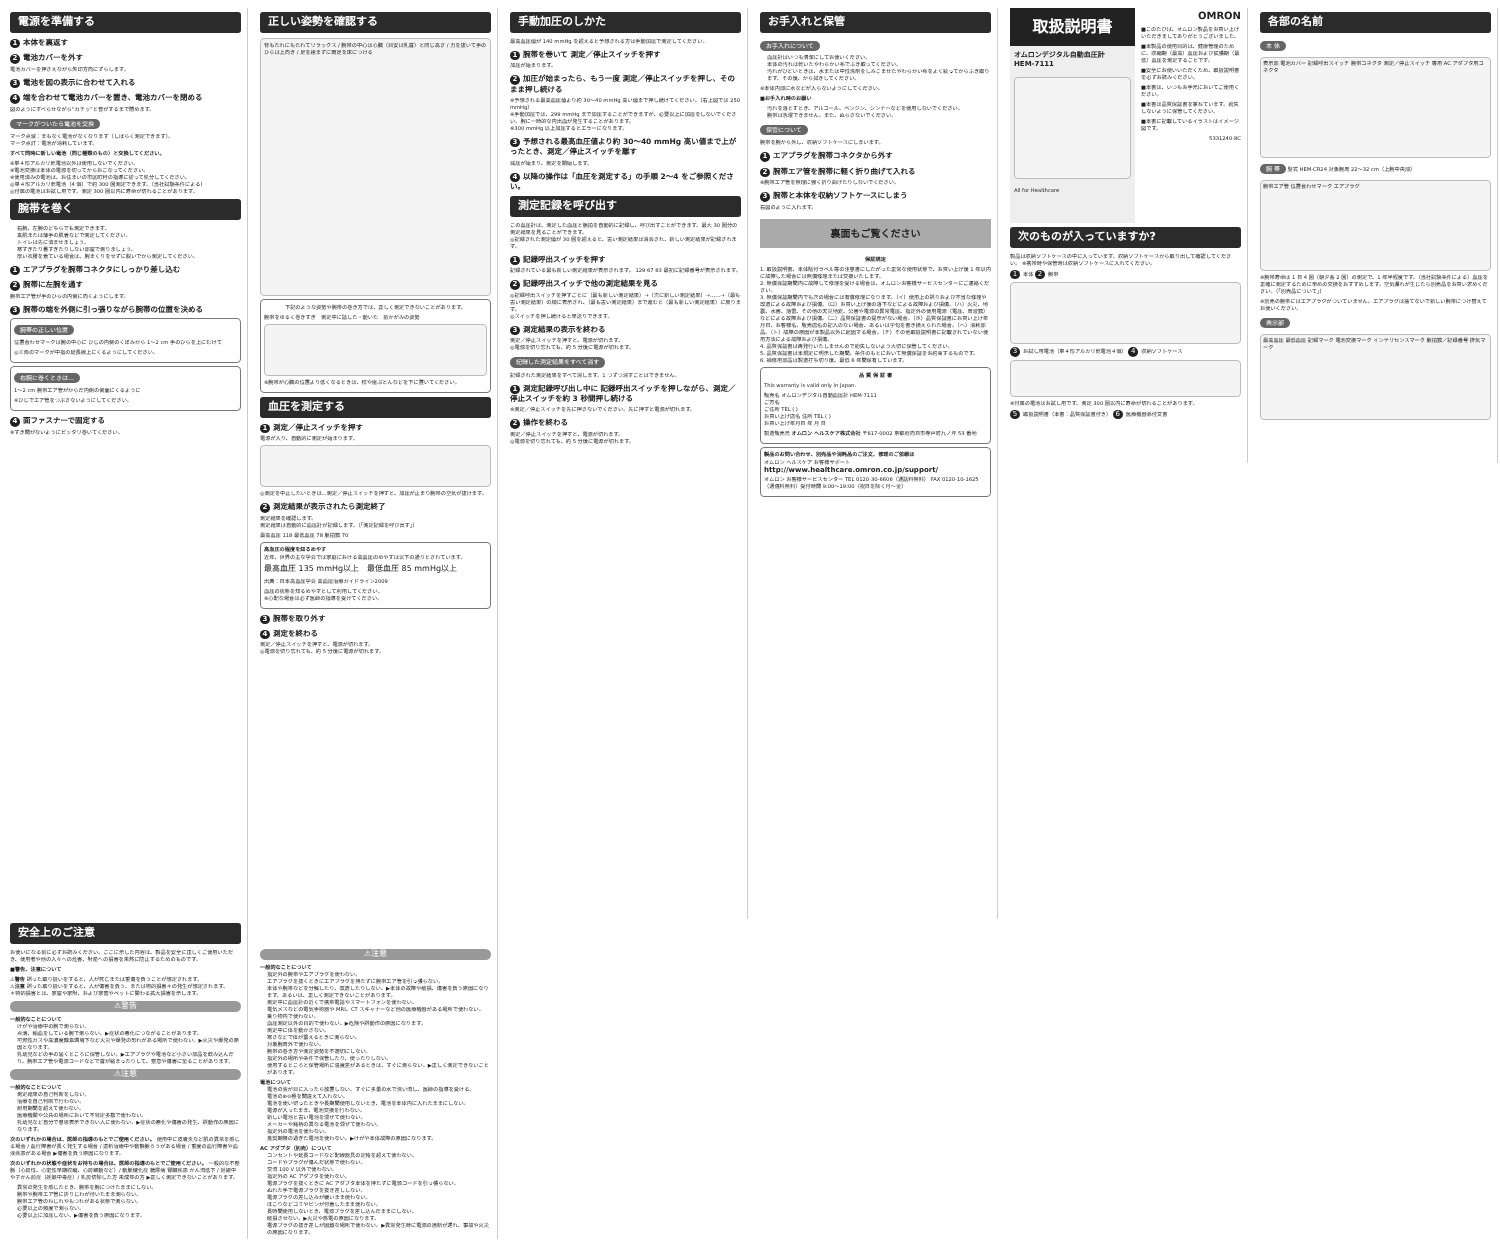取扱説明書
オムロンデジタル自動血圧計
HEM-7111
All for Healthcare
OMRON
■このたびは、オムロン製品をお買い上げいただきましてありがとうございました。
■本製品の使用目的は、健康管理のために、収縮期（最高）血圧および拡張期（最低）血圧を測定することです。
■安全にお使いいただくため、取扱説明書を必ずお読みください。
■本書は、いつもお手元においてご使用ください。
■本書は品質保証書を兼ねています。紛失しないように保管してください。
■本書に記載しているイラストはイメージ図です。
5331240-8C
次のものが入っていますか?
製品は収納ソフトケースの中に入っています。収納ソフトケースから取り出して確認してください。 ※携帯時や保管時は収納ソフトケースに入れてください。
1 本体 2 腕帯
3 お試し用電池（単４形アルカリ乾電池４個） 4 収納ソフトケース
※付属の電池はお試し用です。測定 300 回以内に寿命が切れることがあります。
5 取扱説明書（本書：品質保証書付き） 6 医療機器添付文書
各部の名前
本 体
表示部 電池カバー 記録呼出スイッチ 腕帯コネクタ 測定／停止スイッチ 専用 AC アダプタ用コネクタ
腕 帯 型式 HEM-CR24 対象腕周 22〜32 cm（上腕中央部）
腕帯エア管 位置合わせマーク エアプラグ
※腕帯寿命は 1 日 4 回（朝夕各 2 回）の測定で、1 年半程度です。（当社試験条件による）血圧を正確に測定するために早めの交換をおすすめします。空気漏れが生じたら別売品をお買い求めください。（「別売品について」）
※別売の腕帯にはエアプラグがついていません。エアプラグは捨てないで新しい腕帯につけ替えてお使いください。
表示部
最高血圧 最低血圧 記録マーク 電池交換マーク インテリセンスマーク 脈拍数／記録番号 排気マーク
電源を準備する
1 本体を裏返す
2 電池カバーを外す
電池カバーを押さえながら矢印方向にずらします。
3 電池を図の表示に合わせて入れる
4 端を合わせて電池カバーを置き、電池カバーを閉める
図のようにすべらせながら“カチッ”と音がするまで閉めます。
マークがついたら電池を交換
マーク点滅：まもなく電池がなくなります（しばらく測定できます）。
マーク点灯：電池が消耗しています。
すべて同時に新しい電池（同じ種類のもの）と交換してください。
※単４形アルカリ乾電池以外は使用しないでください。
※電池交換は本体の電源を切ってからおこなってください。
※使用済みの電池は、お住まいの市区町村の指導に従って処分してください。
◎単４形アルカリ乾電池（4 個）で約 300 回測定できます。（当社試験条件による）
◎付属の電池はお試し用です。測定 300 回以内に寿命が切れることがあります。
腕帯を巻く
右腕、左腕のどちらでも測定できます。
素肌または薄手の肌着などで測定してください。
トイレは先に済ませましょう。
寒すぎたり暑すぎたりしない部屋で測りましょう。
厚い衣服を着ている場合は、腕まくりをせずに脱いでから測定してください。
1 エアプラグを腕帯コネクタにしっかり差し込む
2 腕帯に左腕を通す
腕帯エア管が手のひらの内側に向くようにします。
3 腕帯の端を外側に引っ張りながら腕帯の位置を決める
腕帯の正しい位置
位置合わせマークは腕の中心に ひじの内側のくぼみから 1〜2 cm 手のひらを上にむけて
◎三角のマークが中指の延長線上にくるようにしてください。
右腕に巻くときは…
1〜2 cm 腕帯エア管がからだ内側の側面にくるように
※ひじでエア管をつぶさないようにしてください。
4 面ファスナーで固定する
※すき間がないようにピッタリ巻いてください。
正しい姿勢を確認する
背もたれにもたれてリラックス / 腕帯の中心は心臓（目安は乳首）と同じ高さ / 力を抜いて手のひらは上向き / 足を組まずに両足を床につける
下記のような姿勢や腕帯の巻き方では、正しく測定できないことがあります。
腕帯をゆるく巻きすぎ　測定中に話した・動いた　前かがみの姿勢
※腕帯が心臓の位置より低くなるときは、枕や座ぶとんなどを下に置いてください。
血圧を測定する
1 測定／停止スイッチを押す
電源が入り、自動的に測定が始まります。
◎測定を中止したいときは…測定／停止スイッチを押すと、加圧が止まり腕帯の空気が抜けます。
2 測定結果が表示されたら測定終了
測定結果を確認します。
測定結果は自動的に血圧計が記録します。（「測定記録を呼び出す」）
最高血圧 118 最低血圧 78 脈拍数 70
高血圧の程度を知るめやす
近年、世界の主な学会では家庭における高血圧のめやすは以下の通りとされています。
最高血圧 135 mmHg以上　最低血圧 85 mmHg以上
出典：日本高血圧学会 高血圧治療ガイドライン2009
血圧の状態を知るめやすとして利用してください。
※心配な場合は必ず医師の指導を受けてください。
3 腕帯を取り外す
4 測定を終わる
測定／停止スイッチを押すと、電源が切れます。
◎電源を切り忘れても、約 5 分後に電源が切れます。
手動加圧のしかた
最高血圧値が 140 mmHg を超えると予想される方は手動加圧で測定してください。
1 腕帯を巻いて 測定／停止スイッチを押す
加圧が始まります。
2 加圧が始まったら、もう一度 測定／停止スイッチを押し、そのまま押し続ける
※予想される最高血圧値より約 30〜40 mmHg 高い値まで押し続けてください。（右上図では 250 mmHg）
※手動加圧では、299 mmHg まで加圧することができますが、必要以上に加圧をしないでください。腕に一時的な内出血が発生することがあります。
※300 mmHg 以上加圧するとエラーになります。
3 予想される最高血圧値より約 30〜40 mmHg 高い値まで上がったとき、測定／停止スイッチを離す
減圧が始まり、測定を開始します。
4 以降の操作は「血圧を測定する」の手順 2〜4 をご参照ください。
測定記録を呼び出す
この血圧計は、測定した血圧と脈拍を自動的に記録し、呼び出すことができます。最大 30 回分の測定結果を見ることができます。
◎記録された測定値が 30 回を超えると、古い測定結果は消去され、新しい測定結果が記録されます。
1 記録呼出スイッチを押す
記録されている最も新しい測定結果が表示されます。 129 67 83 最初に記録番号が表示されます。
2 記録呼出スイッチで他の測定結果を見る
◎記録呼出スイッチを押すごとに（最も新しい測定結果）→（次に新しい測定結果）→……→（最も古い測定結果）の順に表示され、（最も古い測定結果）まで進むと（最も新しい測定結果）に戻ります。
◎スイッチを押し続けると早送りできます。
3 測定結果の表示を終わる
測定／停止スイッチを押すと、電源が切れます。
◎電源を切り忘れても、約 5 分後に電源が切れます。
記録した測定結果をすべて消す
記録された測定結果をすべて消します。1 つずつ消すことはできません。
1 測定記録呼び出し中に 記録呼出スイッチを押しながら、測定／停止スイッチを約 3 秒間押し続ける
※測定／停止スイッチを先に押さないでください。先に押すと電源が切れます。
2 操作を終わる
測定／停止スイッチを押すと、電源が切れます。
◎電源を切り忘れても、約 5 分後に電源が切れます。
お手入れと保管
お手入れについて
血圧計はいつも清潔にしてお使いください。
本体の汚れは乾いたやわらかい布でふき取ってください。
汚れがひどいときは、水または中性洗剤をしみこませたやわらかい布をよく絞ってからふき取ります。その後、から拭きしてください。
※本体内部に水などが入らないようにしてください。
■お手入れ時のお願い
汚れを落とすとき、アルコール、ベンジン、シンナーなどを使用しないでください。
腕帯は洗濯できません。また、ぬらさないでください。
保管について
腕帯を腕から外し、収納ソフトケースにしまいます。
1 エアプラグを腕帯コネクタから外す
2 腕帯エア管を腕帯に軽く折り曲げて入れる
※腕帯エア管を無理に強く折り曲げたりしないでください。
3 腕帯と本体を収納ソフトケースにしまう
右図のように入れます。
裏面もご覧ください
保証規定
1. 取扱説明書、本体貼付ラベル等の注意書にしたがった正常な使用状態で、お買い上げ後 1 年以内に故障した場合には無償修理または交換いたします。
2. 無償保証期間内に故障して修理を受ける場合は、オムロンお客様サービスセンターにご連絡ください。
3. 無償保証期間内でも次の場合には有償修理になります。（イ）使用上の誤りおよび不当な修理や改造による故障および損傷。（ロ）お買い上げ後の落下などによる故障および損傷。（ハ）火災、地震、水害、落雷、その他の天災地変、公害や電源の異常電圧、指定外の使用電源（電圧、周波数）などによる故障および損傷。（ニ）品質保証書の提示がない場合。（ホ）品質保証書にお買い上げ年月日、お客様名、販売店名の記入のない場合、あるいは字句を書き換えられた場合。（へ）消耗部品。（ト）故障の原因が本製品以外に起因する場合。（チ）その他取扱説明書に記載されていない使用方法による故障および損傷。
4. 品質保証書は再発行いたしませんので紛失しないよう大切に保管してください。
5. 品質保証書は本規定に明示した期間、条件のもとにおいて無償保証をお約束するものです。
6. 補修用部品は製造打ち切り後、最低 6 年間保有しています。
品 質 保 証 書
This warranty is valid only in Japan.
販売名 オムロンデジタル自動血圧計 HEM-7111
ご芳名
ご住所 TEL ( )
お買い上げ店名 住所 TEL ( )
お買い上げ年月日 年 月 日
製造販売元 オムロン ヘルスケア株式会社 〒617-0002 京都府向日市寺戸町九ノ坪 53 番地
製品のお問い合わせ、別売品や消耗品のご注文、修理のご依頼は
オムロン ヘルスケア お客様サポート
http://www.healthcare.omron.co.jp/support/
オムロン お客様サービスセンター TEL 0120-30-6606（通話料無料） FAX 0120-10-1625（通信料無料）受付時間 9:00〜19:00（祝日を除く月〜金）
安全上のご注意
お使いになる前に必ずお読みください。ここに示した内容は、製品を安全に正しくご使用いただき、使用者や他の人々への危害、財産への損害を未然に防止するためのものです。
■警告、注意について
⚠警告 誤った取り扱いをすると、人が死亡または重傷を負うことが想定されます。
⚠注意 誤った取り扱いをすると、人が傷害を負う、または物的損害＊の発生が想定されます。
＊物的損害とは、家屋や家財、および家畜やペットに関わる拡大損害を示します。
⚠警告
一般的なことについて
けがや治療中の腕で測らない。
点滴、輸血をしている腕で測らない。▶症状の悪化につながることがあります。
可燃性ガスや高濃度酸素環境下など火災や爆発の恐れがある場所で使わない。▶火災や爆発の原因となります。
乳幼児などの手の届くところに保管しない。▶エアプラグや電池など小さい部品を飲み込んだり、腕帯エア管や電源コードなどで首が絡まったりして、窒息や傷害に至ることがあります。
⚠注意
一般的なことについて
測定結果の自己判断をしない。
治療を自己判断で行わない。
耐用期間を超えて使わない。
医療機関や公共の場所において不特定多数で使わない。
乳幼児など自分で意思表示できない人に使わない。▶症状の悪化や傷害の発生、誤動作の原因になります。
次のいずれかの場合は、医師の指導のもとでご使用ください。 使用中に皮膚炎など肌の異常を感じる場合 / 血行障害が長く発生する場合 / 透析治療中や動静脈ろうがある場合 / 重度の血行障害や血液疾患がある場合 ▶傷害を負う原因になります。
次のいずれかの状態や症状をお持ちの場合は、医師の指導のもとでご使用ください。 一般的な不整脈（心房性、心室性早期収縮、心房細動など）/ 動脈硬化症 糖尿病 腎臓疾患 かん流低下 / 妊娠中や子かん前症（妊娠中毒症）/ 乳房切除した方 未成年の方 ▶正しく測定できないことがあります。
異常の発生を感じたとき、腕帯を腕につけたままにしない。
腕帯や腕帯エア管に折りじわが付いたまま測らない。
腕帯エア管のねじれやもつれがある状態で測らない。
必要以上の頻度で測らない。
必要以上に加圧しない。▶傷害を負う原因になります。
⚠注意
一般的なことについて
指定外の腕帯やエアプラグを使わない。
エアプラグを抜くときにエアプラグを持たずに腕帯エア管を引っ張らない。
本体や腕帯などを分解したり、改造したりしない。▶本体の故障や破損、傷害を負う原因になります。あるいは、正しく測定できないことがあります。
測定中に血圧計の近くで携帯電話やスマートフォンを使わない。
電気メスなどの電気手術器や MRI、CT スキャナーなど他の医療機器がある場所で使わない。
乗り物内で使わない。
血圧測定以外の目的で使わない。▶危険や誤動作の原因になります。
測定中に体を動かさない。
寒さなどで体が震えるときに測らない。
対象腕周外で使わない。
腕帯の巻き方や測定姿勢を不適切にしない。
指定外の場所や条件で保管したり、使ったりしない。
使用するところと保管場所に温度差があるときは、すぐに測らない。▶正しく測定できないことがあります。
電池について
電池の液が目に入ったら放置しない。すぐに多量の水で洗い流し、医師の指導を受ける。
電池の⊕⊖極を間違えて入れない。
電池を使い切ったときや長期間使用しないとき、電池を本体内に入れたままにしない。
電源が入ったまま、電池交換を行わない。
新しい電池と古い電池を混ぜて使わない。
メーカーや銘柄の異なる電池を混ぜて使わない。
指定外の電池を使わない。
推奨期限の過ぎた電池を使わない。▶けがや本体故障の原因になります。
AC アダプタ（別売）について
コンセントや延長コードなど配線器具の定格を超えて使わない。
コードやプラグが傷んだ状態で使わない。
交流 100 V 以外で使わない。
指定外の AC アダプタを使わない。
電源プラグを抜くときに AC アダプタ本体を持たずに電源コードを引っ張らない。
ぬれた手で電源プラグを抜き差ししない。
電源プラグの差し込みが緩いまま使わない。
ほこりなどゴミやピンが付着したまま使わない。
長時間使用しないとき、電源プラグを差し込んだままにしない。
破損させない。▶火災や感電の原因になります。
電源プラグの抜き差しが困難な場所で使わない。▶異常発生時に電源の遮断が遅れ、事故や火災の原因になります。